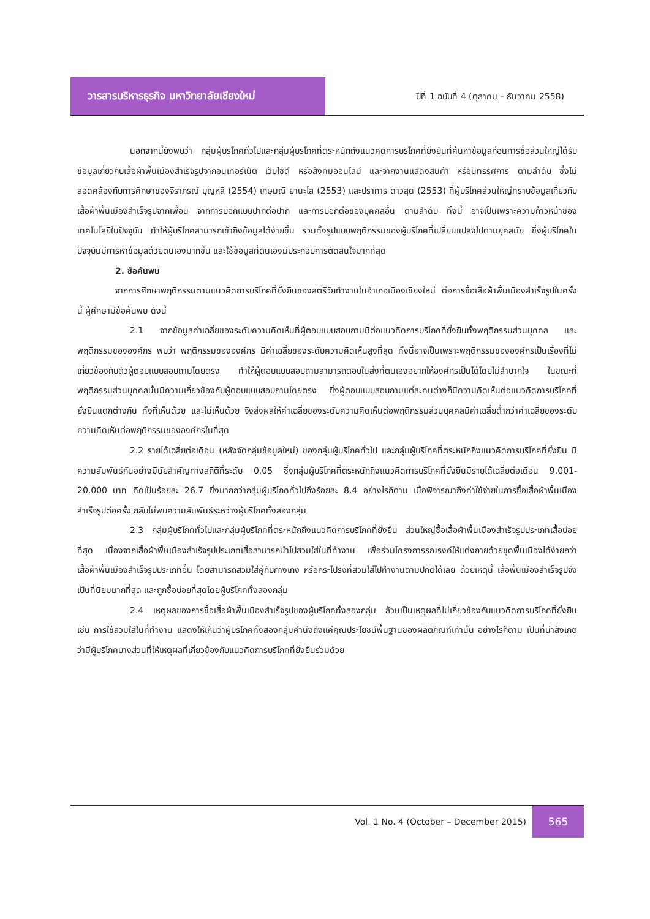วารสารบริหารธุรกิจ มหาวิทยาลัยเชียงใหม่
ปีที่ 1 ฉบับที่ 4 (ตุลาคม – ธันวาคม 2558)
นอกจากนี้ยังพบว่า กลุ่มผู้บริโภคทั่วไปและกลุ่มผู้บริโภคที่ตระหนักถึงแนวคิดการบริโภคที่ยั่งยืนที่ค้นหาข้อมูลก่อนการซื้อส่วนใหญ่ได้รับข้อมูลเกี่ยวกับเสื้อผ้าพื้นเมืองสำเร็จรูปจากอินเทอร์เน็ต เว็บไซต์ หรือสังคมออนไลน์ และจากงานแสดงสินค้า หรือนิทรรศการ ตามลำดับ ซึ่งไม่สอดคล้องกับการศึกษาของจิราภรณ์ บุญหลี (2554) เกษมณี ยานะโส (2553) และปราการ ดาวสุด (2553) ที่ผู้บริโภคส่วนใหญ่ทราบข้อมูลเกี่ยวกับเสื้อผ้าพื้นเมืองสำเร็จรูปจากเพื่อน จากการบอกแบบปากต่อปาก และการบอกต่อของบุคคลอื่น ตามลำดับ ทั้งนี้ อาจเป็นเพราะความก้าวหน้าของเทคโนโลยีในปัจจุบัน ทำให้ผู้บริโภคสามารถเข้าถึงข้อมูลได้ง่ายขึ้น รวมทั้งรูปแบบพฤติกรรมของผู้บริโภคที่เปลี่ยนแปลงไปตามยุคสมัย ซึ่งผู้บริโภคในปัจจุบันมีการหาข้อมูลด้วยตนเองมากขึ้น และใช้ข้อมูลที่ตนเองมีประกอบการตัดสินใจมากที่สุด
2. ข้อค้นพบ
จากการศึกษาพฤติกรรมตามแนวคิดการบริโภคที่ยั่งยืนของสตรีวัยทำงานในอำเภอเมืองเชียงใหม่ ต่อการซื้อเสื้อผ้าพื้นเมืองสำเร็จรูปในครั้งนี้ ผู้ศึกษามีข้อค้นพบ ดังนี้
2.1 จากข้อมูลค่าเฉลี่ยของระดับความคิดเห็นที่ผู้ตอบแบบสอบถามมีต่อแนวคิดการบริโภคที่ยั่งยืนทั้งพฤติกรรมส่วนบุคคล และพฤติกรรมขององค์กร พบว่า พฤติกรรมขององค์กร มีค่าเฉลี่ยของระดับความคิดเห็นสูงที่สุด ทั้งนี้อาจเป็นเพราะพฤติกรรมขององค์กรเป็นเรื่องที่ไม่เกี่ยวข้องกับตัวผู้ตอบแบบสอบถามโดยตรง ทำให้ผู้ตอบแบบสอบถามสามารถตอบในสิ่งที่ตนเองอยากให้องค์กรเป็นได้โดยไม่ลำบากใจ ในขณะที่พฤติกรรมส่วนบุคคลนั้นมีความเกี่ยวข้องกับผู้ตอบแบบสอบถามโดยตรง ซึ่งผู้ตอบแบบสอบถามแต่ละคนต่างก็มีความคิดเห็นต่อแนวคิดการบริโภคที่ยั่งยืนแตกต่างกัน ทั้งที่เห็นด้วย และไม่เห็นด้วย จึงส่งผลให้ค่าเฉลี่ยของระดับความคิดเห็นต่อพฤติกรรมส่วนบุคคลมีค่าเฉลี่ยต่ำกว่าค่าเฉลี่ยของระดับความคิดเห็นต่อพฤติกรรมขององค์กรในที่สุด
2.2 รายได้เฉลี่ยต่อเดือน (หลังจัดกลุ่มข้อมูลใหม่) ของกลุ่มผู้บริโภคทั่วไป และกลุ่มผู้บริโภคที่ตระหนักถึงแนวคิดการบริโภคที่ยั่งยืน มีความสัมพันธ์กันอย่างมีนัยสำคัญทางสถิติที่ระดับ 0.05 ซึ่งกลุ่มผู้บริโภคที่ตระหนักถึงแนวคิดการบริโภคที่ยั่งยืนมีรายได้เฉลี่ยต่อเดือน 9,001-20,000 บาท คิดเป็นร้อยละ 26.7 ซึ่งมากกว่ากลุ่มผู้บริโภคทั่วไปถึงร้อยละ 8.4 อย่างไรก็ตาม เมื่อพิจารณาถึงค่าใช้จ่ายในการซื้อเสื้อผ้าพื้นเมืองสำเร็จรูปต่อครั้ง กลับไม่พบความสัมพันธ์ระหว่างผู้บริโภคทั้งสองกลุ่ม
2.3 กลุ่มผู้บริโภคทั่วไปและกลุ่มผู้บริโภคที่ตระหนักถึงแนวคิดการบริโภคที่ยั่งยืน ส่วนใหญ่ซื้อเสื้อผ้าพื้นเมืองสำเร็จรูปประเภทเสื้อบ่อยที่สุด เนื่องจากเสื้อผ้าพื้นเมืองสำเร็จรูปประเภทเสื้อสามารถนำไปสวมใส่ในที่ทำงาน เพื่อร่วมโครงการรณรงค์ให้แต่งกายด้วยชุดพื้นเมืองได้ง่ายกว่าเสื้อผ้าพื้นเมืองสำเร็จรูปประเภทอื่น โดยสามารถสวมใส่คู่กับกางเกง หรือกระโปรงที่สวมใส่ไปทำงานตามปกติได้เลย ด้วยเหตุนี้ เสื้อพื้นเมืองสำเร็จรูปจึงเป็นที่นิยมมากที่สุด และถูกซื้อบ่อยที่สุดโดยผู้บริโภคทั้งสองกลุ่ม
2.4 เหตุผลของการซื้อเสื้อผ้าพื้นเมืองสำเร็จรูปของผู้บริโภคทั้งสองกลุ่ม ล้วนเป็นเหตุผลที่ไม่เกี่ยวข้องกับแนวคิดการบริโภคที่ยั่งยืน เช่น การใช้สวมใส่ในที่ทำงาน แสดงให้เห็นว่าผู้บริโภคทั้งสองกลุ่มคำนึงถึงแค่คุณประโยชน์พื้นฐานของผลิตภัณฑ์เท่านั้น อย่างไรก็ตาม เป็นที่น่าสังเกตว่ามีผู้บริโภคบางส่วนที่ให้เหตุผลที่เกี่ยวข้องกับแนวคิดการบริโภคที่ยั่งยืนร่วมด้วย
Vol. 1 No. 4 (October – December 2015)
565